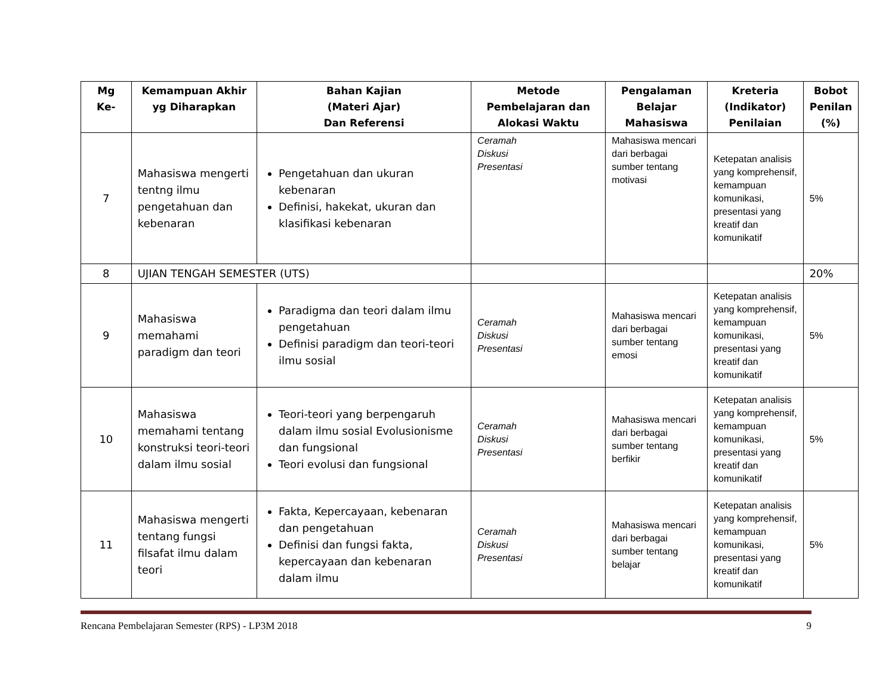| Mg Ke- | Kemampuan Akhir yg Diharapkan | Bahan Kajian (Materi Ajar) Dan Referensi | Metode Pembelajaran dan Alokasi Waktu | Pengalaman Belajar Mahasiswa | Kreteria (Indikator) Penilaian | Bobot Penilan (%) |
| --- | --- | --- | --- | --- | --- | --- |
| 7 | Mahasiswa mengerti tentng ilmu pengetahuan dan kebenaran | Pengetahuan dan ukuran kebenaran Definisi, hakekat, ukuran dan klasifikasi kebenaran | Ceramah Diskusi Presentasi | Mahasiswa mencari dari berbagai sumber tentang motivasi | Ketepatan analisis yang komprehensif, kemampuan komunikasi, presentasi yang kreatif dan komunikatif | 5% |
| 8 | UJIAN TENGAH SEMESTER (UTS) | | | | | 20% |
| 9 | Mahasiswa memahami paradigm dan teori | Paradigma dan teori dalam ilmu pengetahuan Definisi paradigm dan teori-teori ilmu sosial | Ceramah Diskusi Presentasi | Mahasiswa mencari dari berbagai sumber tentang emosi | Ketepatan analisis yang komprehensif, kemampuan komunikasi, presentasi yang kreatif dan komunikatif | 5% |
| 10 | Mahasiswa memahami tentang konstruksi teori-teori dalam ilmu sosial | Teori-teori yang berpengaruh dalam ilmu sosial Evolusionisme dan fungsional Teori evolusi dan fungsional | Ceramah Diskusi Presentasi | Mahasiswa mencari dari berbagai sumber tentang berfikir | Ketepatan analisis yang komprehensif, kemampuan komunikasi, presentasi yang kreatif dan komunikatif | 5% |
| 11 | Mahasiswa mengerti tentang fungsi filsafat ilmu dalam teori | Fakta, Kepercayaan, kebenaran dan pengetahuan Definisi dan fungsi fakta, kepercayaan dan kebenaran dalam ilmu | Ceramah Diskusi Presentasi | Mahasiswa mencari dari berbagai sumber tentang belajar | Ketepatan analisis yang komprehensif, kemampuan komunikasi, presentasi yang kreatif dan komunikatif | 5% |
Rencana Pembelajaran Semester (RPS) - LP3M 2018 9